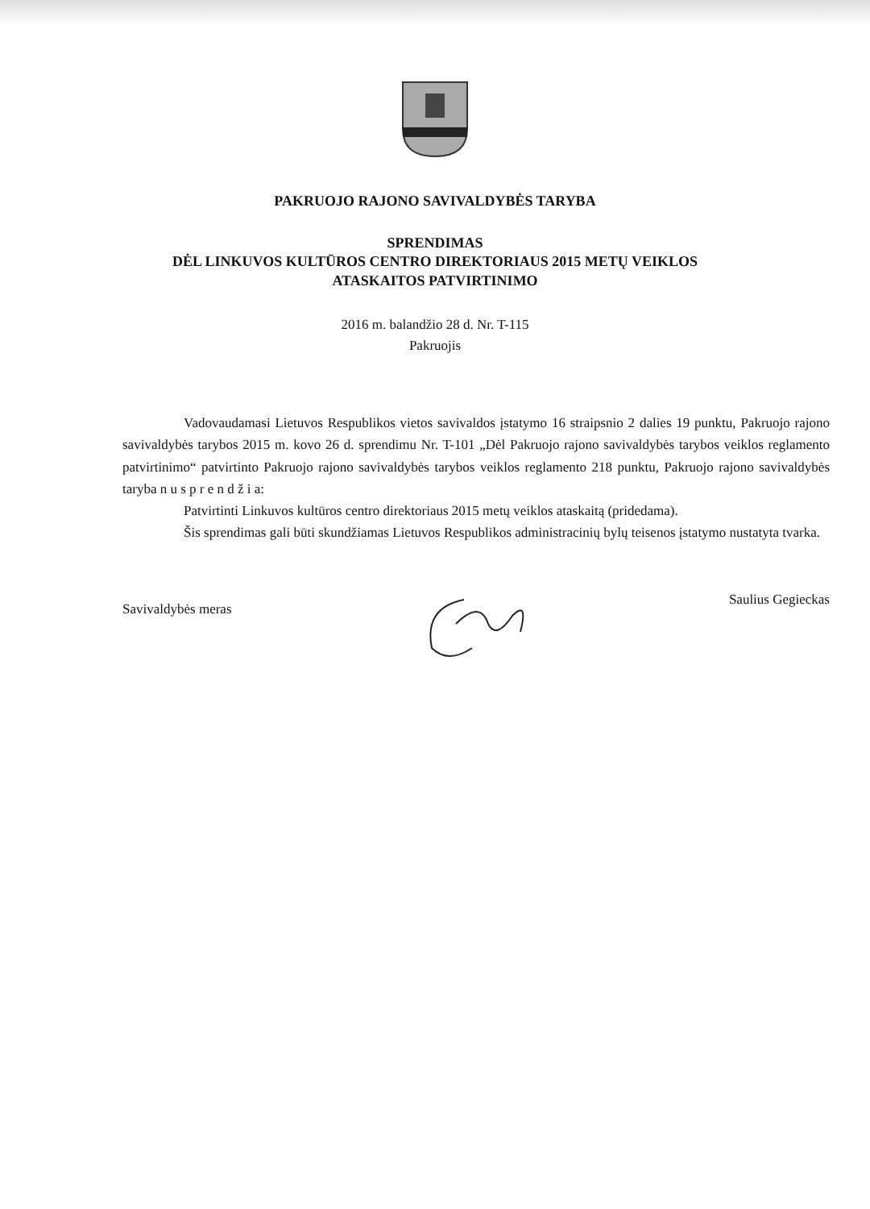PAKRUOJO RAJONO SAVIVALDYBĖS TARYBA
SPRENDIMAS
DĖL LINKUVOS KULTŪROS CENTRO DIREKTORIAUS 2015 METŲ VEIKLOS
ATASKAITOS PATVIRTINIMO
2016 m. balandžio 28 d. Nr. T-115
Pakruojis
Vadovaudamasi Lietuvos Respublikos vietos savivaldos įstatymo 16 straipsnio 2 dalies 19 punktu, Pakruojo rajono savivaldybės tarybos 2015 m. kovo 26 d. sprendimu Nr. T-101 „Dėl Pakruojo rajono savivaldybės tarybos veiklos reglamento patvirtinimo“ patvirtinto Pakruojo rajono savivaldybės tarybos veiklos reglamento 218 punktu, Pakruojo rajono savivaldybės taryba n u s p r e n d ž i a:
Patvirtinti Linkuvos kultūros centro direktoriaus 2015 metų veiklos ataskaitą (pridedama).
Šis sprendimas gali būti skundžiamas Lietuvos Respublikos administracinių bylų teisenos įstatymo nustatyta tvarka.
Savivaldybės meras Saulius Gegieckas